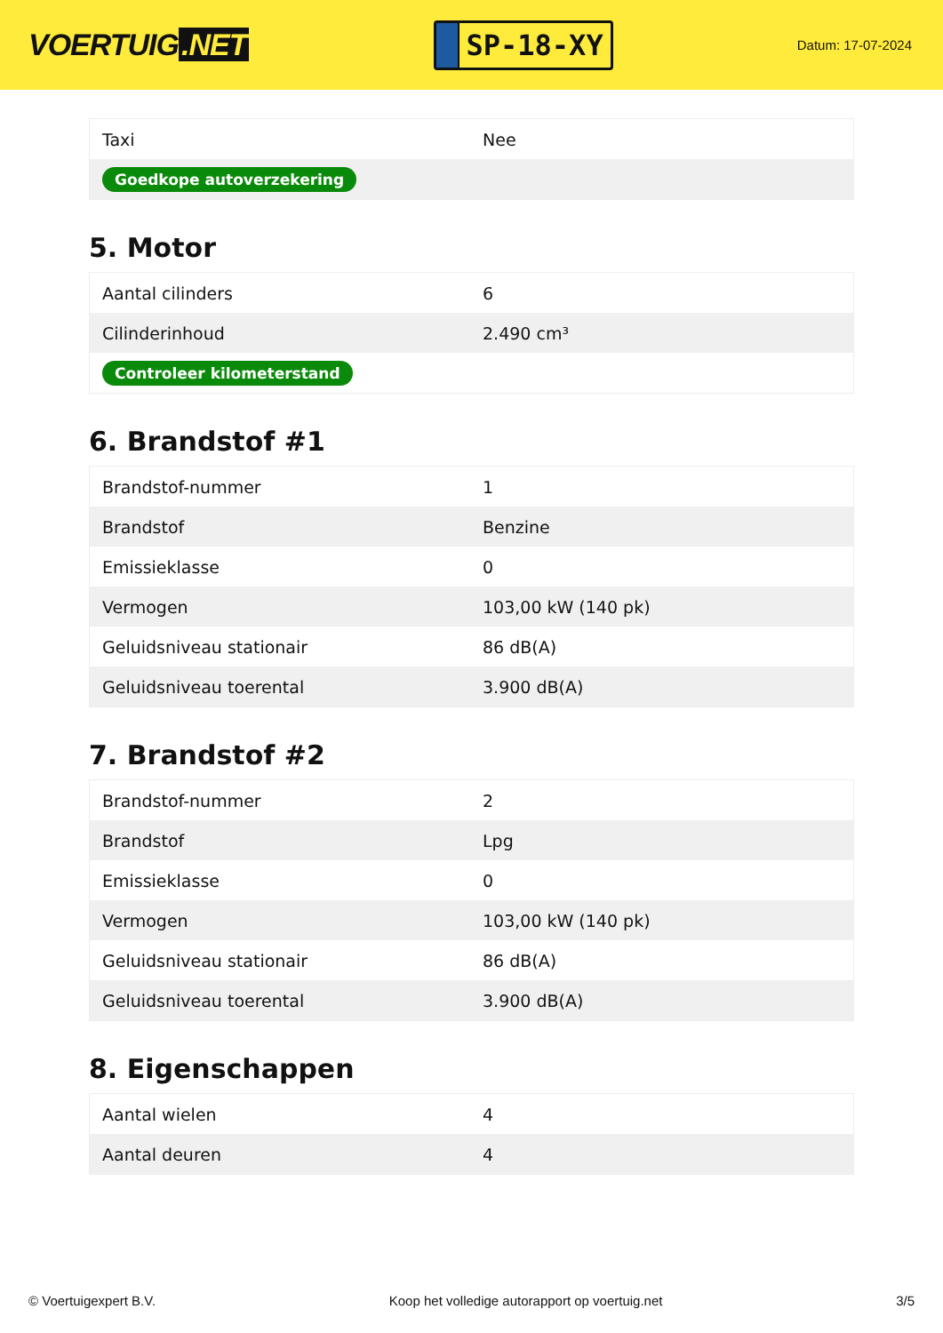VOERTUIG.NET
SP-18-XY
Datum: 17-07-2024
| Taxi | Nee |
| Goedkope autoverzekering | |
5. Motor
| Aantal cilinders | 6 |
| Cilinderinhoud | 2.490 cm³ |
| Controleer kilometerstand | |
6. Brandstof #1
| Brandstof-nummer | 1 |
| Brandstof | Benzine |
| Emissieklasse | 0 |
| Vermogen | 103,00 kW (140 pk) |
| Geluidsniveau stationair | 86 dB(A) |
| Geluidsniveau toerental | 3.900 dB(A) |
7. Brandstof #2
| Brandstof-nummer | 2 |
| Brandstof | Lpg |
| Emissieklasse | 0 |
| Vermogen | 103,00 kW (140 pk) |
| Geluidsniveau stationair | 86 dB(A) |
| Geluidsniveau toerental | 3.900 dB(A) |
8. Eigenschappen
| Aantal wielen | 4 |
| Aantal deuren | 4 |
© Voertuigexpert B.V. Koop het volledige autorapport op voertuig.net 3/5